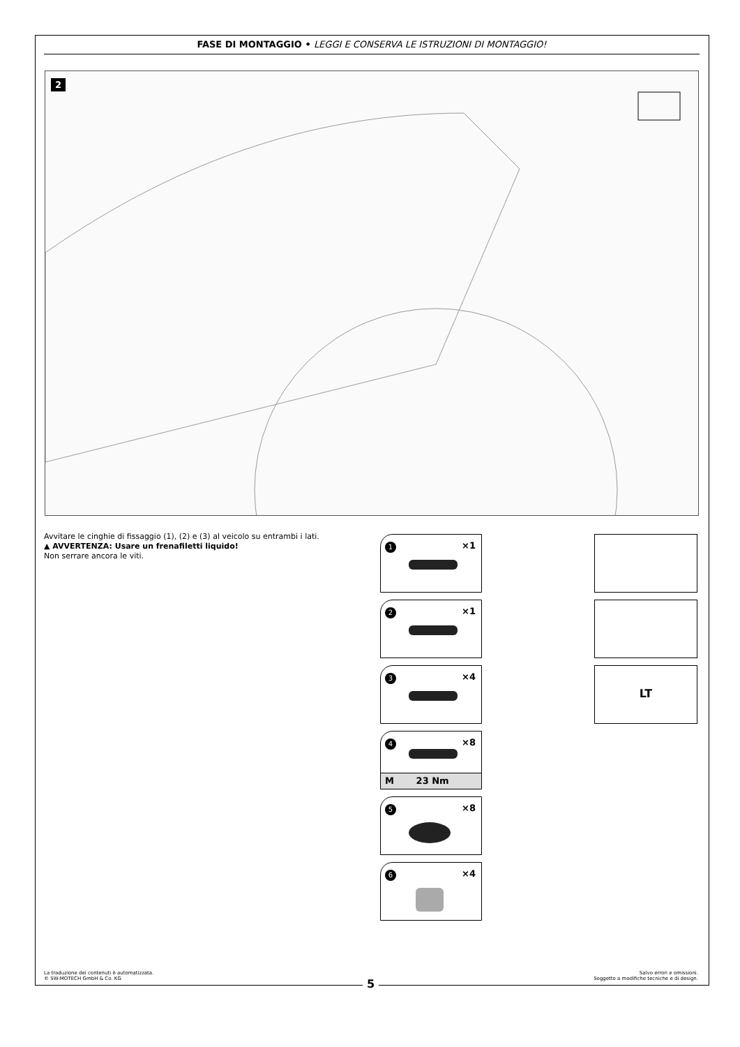FASE DI MONTAGGIO • LEGGI E CONSERVA LE ISTRUZIONI DI MONTAGGIO!
2
Avvitare le cinghie di fissaggio (1), (2) e (3) al veicolo su entrambi i lati.
▲ AVVERTENZA: Usare un frenafiletti liquido!
Non serrare ancora le viti.
1 ×1
2 ×1
3 ×4
4 ×8
M 23 Nm
5 ×8
6 ×4
LT
La traduzione dei contenuti è automatizzata.
© SW-MOTECH GmbH & Co. KG
Salvo errori e omissioni.
Soggetto a modifiche tecniche e di design.
5